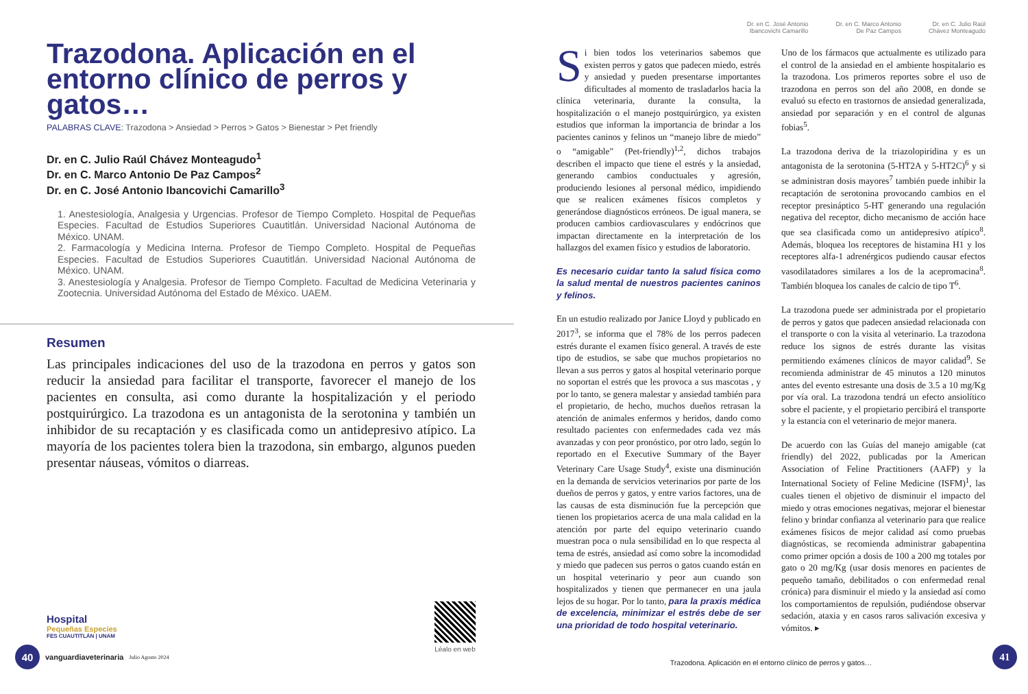Trazodona. Aplicación en el entorno clínico de perros y gatos…
PALABRAS CLAVE: Trazodona > Ansiedad > Perros > Gatos > Bienestar > Pet friendly
Dr. en C. Julio Raúl Chávez Monteagudo<sup>1</sup>
Dr. en C. Marco Antonio De Paz Campos<sup>2</sup>
Dr. en C. José Antonio Ibancovichi Camarillo<sup>3</sup>
1. Anestesiología, Analgesia y Urgencias. Profesor de Tiempo Completo. Hospital de Pequeñas Especies. Facultad de Estudios Superiores Cuautitlán. Universidad Nacional Autónoma de México. UNAM.
2. Farmacología y Medicina Interna. Profesor de Tiempo Completo. Hospital de Pequeñas Especies. Facultad de Estudios Superiores Cuautitlán. Universidad Nacional Autónoma de México. UNAM.
3. Anestesiología y Analgesia. Profesor de Tiempo Completo. Facultad de Medicina Veterinaria y Zootecnia. Universidad Autónoma del Estado de México. UAEM.
Resumen
Las principales indicaciones del uso de la trazodona en perros y gatos son reducir la ansiedad para facilitar el transporte, favorecer el manejo de los pacientes en consulta, asi como durante la hospitalización y el periodo postquirúrgico. La trazodona es un antagonista de la serotonina y también un inhibidor de su recaptación y es clasificada como un antidepresivo atípico. La mayoría de los pacientes tolera bien la trazodona, sin embargo, algunos pueden presentar náuseas, vómitos o diarreas.
Hospital
Pequeñas Especies
FES CUAUTITLÁN | UNAM
Léalo en web
40
vanguardiaveterinaria Julio Agosto 2024
Dr. en C. José Antonio
Ibancovichi Camarillo
Dr. en C. Marco Antonio
De Paz Campos
Dr. en C. Julio Raúl
Chávez Monteagudo
Si bien todos los veterinarios sabemos que existen perros y gatos que padecen miedo, estrés y ansiedad y pueden presentarse importantes dificultades al momento de trasladarlos hacia la clínica veterinaria, durante la consulta, la hospitalización o el manejo postquirúrgico, ya existen estudios que informan la importancia de brindar a los pacientes caninos y felinos un “manejo libre de miedo” o “amigable” (Pet-friendly)<sup>1,2</sup>, dichos trabajos describen el impacto que tiene el estrés y la ansiedad, generando cambios conductuales y agresión, produciendo lesiones al personal médico, impidiendo que se realicen exámenes físicos completos y generándose diagnósticos erróneos. De igual manera, se producen cambios cardiovasculares y endócrinos que impactan directamente en la interpretación de los hallazgos del examen físico y estudios de laboratorio.
Es necesario cuidar tanto la salud física como la salud mental de nuestros pacientes caninos y felinos.
En un estudio realizado por Janice Lloyd y publicado en 2017<sup>3</sup>, se informa que el 78% de los perros padecen estrés durante el examen físico general. A través de este tipo de estudios, se sabe que muchos propietarios no llevan a sus perros y gatos al hospital veterinario porque no soportan el estrés que les provoca a sus mascotas , y por lo tanto, se genera malestar y ansiedad también para el propietario, de hecho, muchos dueños retrasan la atención de animales enfermos y heridos, dando como resultado pacientes con enfermedades cada vez más avanzadas y con peor pronóstico, por otro lado, según lo reportado en el Executive Summary of the Bayer Veterinary Care Usage Study<sup>4</sup>, existe una disminución en la demanda de servicios veterinarios por parte de los dueños de perros y gatos, y entre varios factores, una de las causas de esta disminución fue la percepción que tienen los propietarios acerca de una mala calidad en la atención por parte del equipo veterinario cuando muestran poca o nula sensibilidad en lo que respecta al tema de estrés, ansiedad así como sobre la incomodidad y miedo que padecen sus perros o gatos cuando están en un hospital veterinario y peor aun cuando son hospitalizados y tienen que permanecer en una jaula lejos de su hogar. Por lo tanto, para la praxis médica de excelencia, minimizar el estrés debe de ser una prioridad de todo hospital veterinario.
Uno de los fármacos que actualmente es utilizado para el control de la ansiedad en el ambiente hospitalario es la trazodona. Los primeros reportes sobre el uso de trazodona en perros son del año 2008, en donde se evaluó su efecto en trastornos de ansiedad generalizada, ansiedad por separación y en el control de algunas fobias<sup>5</sup>.
La trazodona deriva de la triazolopiridina y es un antagonista de la serotonina (5-HT2A y 5-HT2C)<sup>6</sup> y si se administran dosis mayores<sup>7</sup> también puede inhibir la recaptación de serotonina provocando cambios en el receptor presináptico 5-HT generando una regulación negativa del receptor, dicho mecanismo de acción hace que sea clasificada como un antidepresivo atípico<sup>8</sup>. Además, bloquea los receptores de histamina H1 y los receptores alfa-1 adrenérgicos pudiendo causar efectos vasodilatadores similares a los de la acepromacina<sup>8</sup>. También bloquea los canales de calcio de tipo T<sup>6</sup>.
La trazodona puede ser administrada por el propietario de perros y gatos que padecen ansiedad relacionada con el transporte o con la visita al veterinario. La trazodona reduce los signos de estrés durante las visitas permitiendo exámenes clínicos de mayor calidad<sup>9</sup>. Se recomienda administrar de 45 minutos a 120 minutos antes del evento estresante una dosis de 3.5 a 10 mg/Kg por vía oral. La trazodona tendrá un efecto ansiolítico sobre el paciente, y el propietario percibirá el transporte y la estancia con el veterinario de mejor manera.
De acuerdo con las Guías del manejo amigable (cat friendly) del 2022, publicadas por la American Association of Feline Practitioners (AAFP) y la International Society of Feline Medicine (ISFM)<sup>1</sup>, las cuales tienen el objetivo de disminuir el impacto del miedo y otras emociones negativas, mejorar el bienestar felino y brindar confianza al veterinario para que realice exámenes físicos de mejor calidad así como pruebas diagnósticas, se recomienda administrar gabapentina como primer opción a dosis de 100 a 200 mg totales por gato o 20 mg/Kg (usar dosis menores en pacientes de pequeño tamaño, debilitados o con enfermedad renal crónica) para disminuir el miedo y la ansiedad así como los comportamientos de repulsión, pudiéndose observar sedación, ataxia y en casos raros salivación excesiva y vómitos. ▸
Trazodona. Aplicación en el entorno clínico de perros y gatos…
41